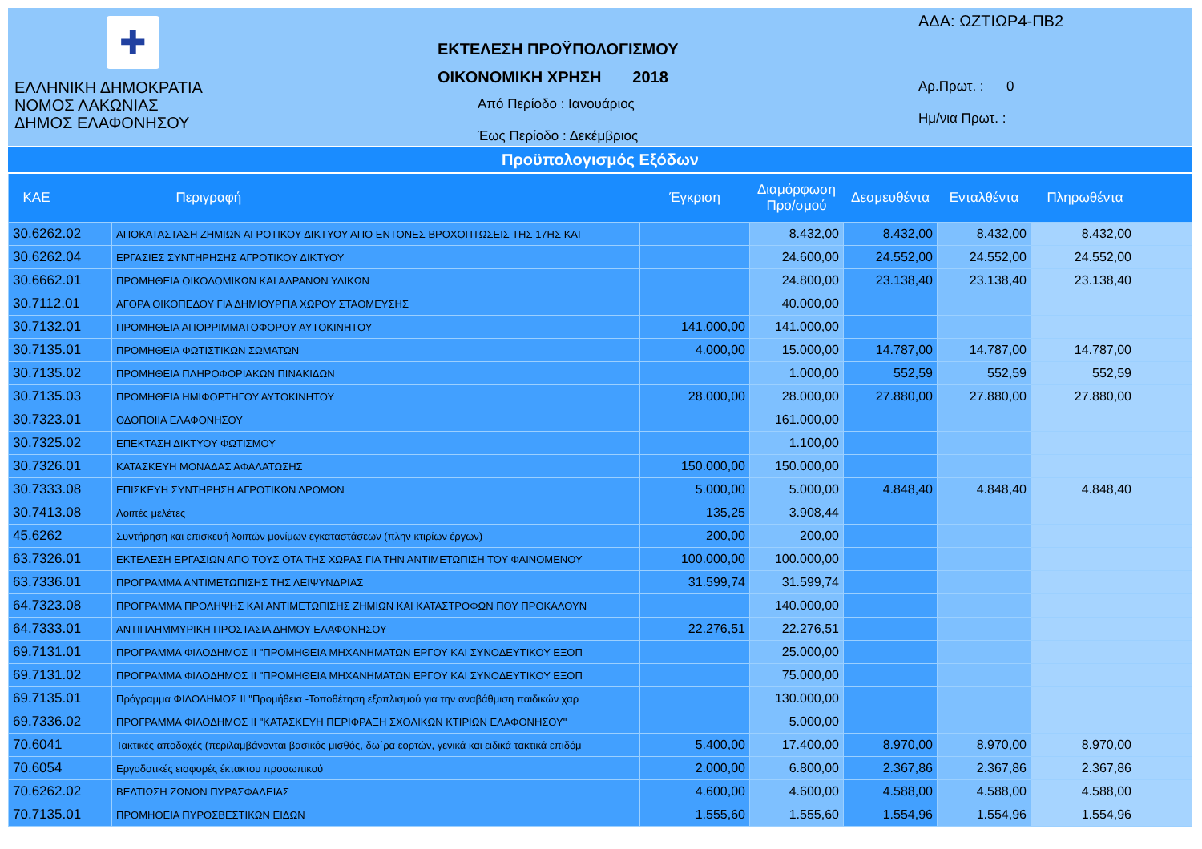✚
ΕΛΛΗΝΙΚΗ ΔΗΜΟΚΡΑΤΙΑ
ΝΟΜΟΣ ΛΑΚΩΝΙΑΣ
ΔΗΜΟΣ ΕΛΑΦΟΝΗΣΟΥ
ΕΚΤΕΛΕΣΗ ΠΡΟΫΠΟΛΟΓΙΣΜΟΥ
ΟΙΚΟΝΟΜΙΚΗ ΧΡΗΣΗ 2018
Από Περίοδο : Ιανουάριος
Έως Περίοδο : Δεκέμβριος
ΑΔΑ: ΩΖΤΙΩΡ4-ΠΒ2
Αρ.Πρωτ. : 0
Ημ/νια Πρωτ. :
Προϋπολογισμός Εξόδων
| ΚΑΕ | Περιγραφή | Έγκριση | Διαμόρφωση Προ/σμού | Δεσμευθέντα | Ενταλθέντα | Πληρωθέντα |
| --- | --- | --- | --- | --- | --- | --- |
| 30.6262.02 | ΑΠΟΚΑΤΑΣΤΑΣΗ ΖΗΜΙΩΝ ΑΓΡΟΤΙΚΟΥ ΔΙΚΤΥΟΥ ΑΠΟ ΕΝΤΟΝΕΣ ΒΡΟΧΟΠΤΩΣΕΙΣ ΤΗΣ 17ΗΣ ΚΑΙ | | 8.432,00 | 8.432,00 | 8.432,00 | 8.432,00 |
| 30.6262.04 | ΕΡΓΑΣΙΕΣ ΣΥΝΤΗΡΗΣΗΣ ΑΓΡΟΤΙΚΟΥ ΔΙΚΤΥΟΥ | | 24.600,00 | 24.552,00 | 24.552,00 | 24.552,00 |
| 30.6662.01 | ΠΡΟΜΗΘΕΙΑ ΟΙΚΟΔΟΜΙΚΩΝ ΚΑΙ ΑΔΡΑΝΩΝ ΥΛΙΚΩΝ | | 24.800,00 | 23.138,40 | 23.138,40 | 23.138,40 |
| 30.7112.01 | ΑΓΟΡΑ ΟΙΚΟΠΕΔΟΥ ΓΙΑ ΔΗΜΙΟΥΡΓΙΑ ΧΩΡΟΥ ΣΤΑΘΜΕΥΣΗΣ | | 40.000,00 | | | |
| 30.7132.01 | ΠΡΟΜΗΘΕΙΑ ΑΠΟΡΡΙΜΜΑΤΟΦΟΡΟΥ ΑΥΤΟΚΙΝΗΤΟΥ | 141.000,00 | 141.000,00 | | | |
| 30.7135.01 | ΠΡΟΜΗΘΕΙΑ ΦΩΤΙΣΤΙΚΩΝ ΣΩΜΑΤΩΝ | 4.000,00 | 15.000,00 | 14.787,00 | 14.787,00 | 14.787,00 |
| 30.7135.02 | ΠΡΟΜΗΘΕΙΑ ΠΛΗΡΟΦΟΡΙΑΚΩΝ ΠΙΝΑΚΙΔΩΝ | | 1.000,00 | 552,59 | 552,59 | 552,59 |
| 30.7135.03 | ΠΡΟΜΗΘΕΙΑ ΗΜΙΦΟΡΤΗΓΟΥ ΑΥΤΟΚΙΝΗΤΟΥ | 28.000,00 | 28.000,00 | 27.880,00 | 27.880,00 | 27.880,00 |
| 30.7323.01 | ΟΔΟΠΟΙΙΑ ΕΛΑΦΟΝΗΣΟΥ | | 161.000,00 | | | |
| 30.7325.02 | ΕΠΕΚΤΑΣΗ ΔΙΚΤΥΟΥ ΦΩΤΙΣΜΟΥ | | 1.100,00 | | | |
| 30.7326.01 | ΚΑΤΑΣΚΕΥΗ ΜΟΝΑΔΑΣ ΑΦΑΛΑΤΩΣΗΣ | 150.000,00 | 150.000,00 | | | |
| 30.7333.08 | ΕΠΙΣΚΕΥΗ ΣΥΝΤΗΡΗΣΗ ΑΓΡΟΤΙΚΩΝ ΔΡΟΜΩΝ | 5.000,00 | 5.000,00 | 4.848,40 | 4.848,40 | 4.848,40 |
| 30.7413.08 | Λοιπές μελέτες | 135,25 | 3.908,44 | | | |
| 45.6262 | Συντήρηση και επισκευή λοιπών μονίμων εγκαταστάσεων (πλην κτιρίων έργων) | 200,00 | 200,00 | | | |
| 63.7326.01 | ΕΚΤΕΛΕΣΗ ΕΡΓΑΣΙΩΝ ΑΠΟ ΤΟΥΣ ΟΤΑ ΤΗΣ ΧΩΡΑΣ ΓΙΑ ΤΗΝ ΑΝΤΙΜΕΤΩΠΙΣΗ ΤΟΥ ΦΑΙΝΟΜΕΝΟΥ | 100.000,00 | 100.000,00 | | | |
| 63.7336.01 | ΠΡΟΓΡΑΜΜΑ ΑΝΤΙΜΕΤΩΠΙΣΗΣ ΤΗΣ ΛΕΙΨΥΝΔΡΙΑΣ | 31.599,74 | 31.599,74 | | | |
| 64.7323.08 | ΠΡΟΓΡΑΜΜΑ ΠΡΟΛΗΨΗΣ ΚΑΙ ΑΝΤΙΜΕΤΩΠΙΣΗΣ ΖΗΜΙΩΝ ΚΑΙ ΚΑΤΑΣΤΡΟΦΩΝ ΠΟΥ ΠΡΟΚΑΛΟΥΝ | | 140.000,00 | | | |
| 64.7333.01 | ΑΝΤΙΠΛΗΜΜΥΡΙΚΗ ΠΡΟΣΤΑΣΙΑ ΔΗΜΟΥ ΕΛΑΦΟΝΗΣΟΥ | 22.276,51 | 22.276,51 | | | |
| 69.7131.01 | ΠΡΟΓΡΑΜΜΑ ΦΙΛΟΔΗΜΟΣ ΙΙ "ΠΡΟΜΗΘΕΙΑ ΜΗΧΑΝΗΜΑΤΩΝ ΕΡΓΟΥ ΚΑΙ ΣΥΝΟΔΕΥΤΙΚΟΥ ΕΞΟΠ | | 25.000,00 | | | |
| 69.7131.02 | ΠΡΟΓΡΑΜΜΑ ΦΙΛΟΔΗΜΟΣ ΙΙ "ΠΡΟΜΗΘΕΙΑ ΜΗΧΑΝΗΜΑΤΩΝ ΕΡΓΟΥ ΚΑΙ ΣΥΝΟΔΕΥΤΙΚΟΥ ΕΞΟΠ | | 75.000,00 | | | |
| 69.7135.01 | Πρόγραμμα ΦΙΛΟΔΗΜΟΣ ΙΙ "Προμήθεια -Τοποθέτηση εξοπλισμού για την αναβάθμιση παιδικών χαρ | | 130.000,00 | | | |
| 69.7336.02 | ΠΡΟΓΡΑΜΜΑ ΦΙΛΟΔΗΜΟΣ ΙΙ "ΚΑΤΑΣΚΕΥΗ ΠΕΡΙΦΡΑΞΗ ΣΧΟΛΙΚΩΝ ΚΤΙΡΙΩΝ ΕΛΑΦΟΝΗΣΟΥ" | | 5.000,00 | | | |
| 70.6041 | Τακτικές αποδοχές (περιλαμβάνονται βασικός μισθός, δω΄ρα εορτών, γενικά και ειδικά τακτικά επιδόμ | 5.400,00 | 17.400,00 | 8.970,00 | 8.970,00 | 8.970,00 |
| 70.6054 | Εργοδοτικές εισφορές έκτακτου προσωπικού | 2.000,00 | 6.800,00 | 2.367,86 | 2.367,86 | 2.367,86 |
| 70.6262.02 | ΒΕΛΤΙΩΣΗ ΖΩΝΩΝ ΠΥΡΑΣΦΑΛΕΙΑΣ | 4.600,00 | 4.600,00 | 4.588,00 | 4.588,00 | 4.588,00 |
| 70.7135.01 | ΠΡΟΜΗΘΕΙΑ ΠΥΡΟΣΒΕΣΤΙΚΩΝ ΕΙΔΩΝ | 1.555,60 | 1.555,60 | 1.554,96 | 1.554,96 | 1.554,96 |